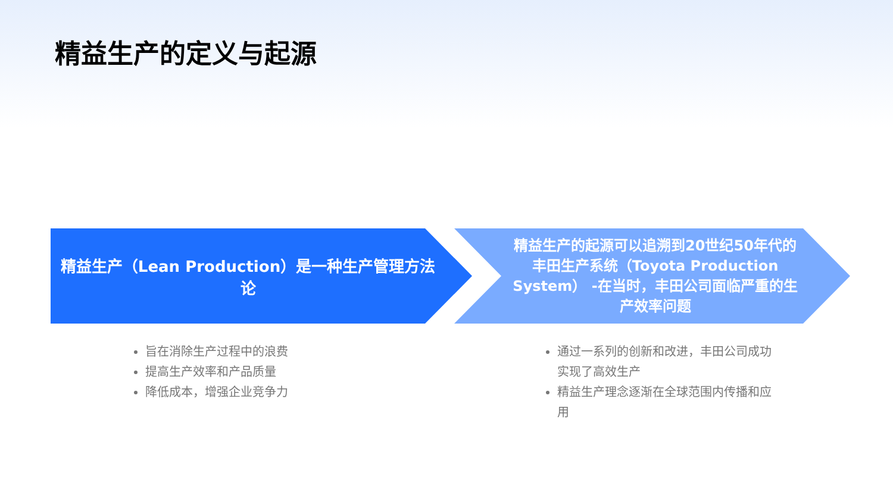精益生产的定义与起源
精益生产（Lean Production）是一种生产管理方法论
精益生产的起源可以追溯到20世纪50年代的丰田生产系统（Toyota Production System） -在当时，丰田公司面临严重的生产效率问题
旨在消除生产过程中的浪费
提高生产效率和产品质量
降低成本，增强企业竞争力
通过一系列的创新和改进，丰田公司成功实现了高效生产
精益生产理念逐渐在全球范围内传播和应用